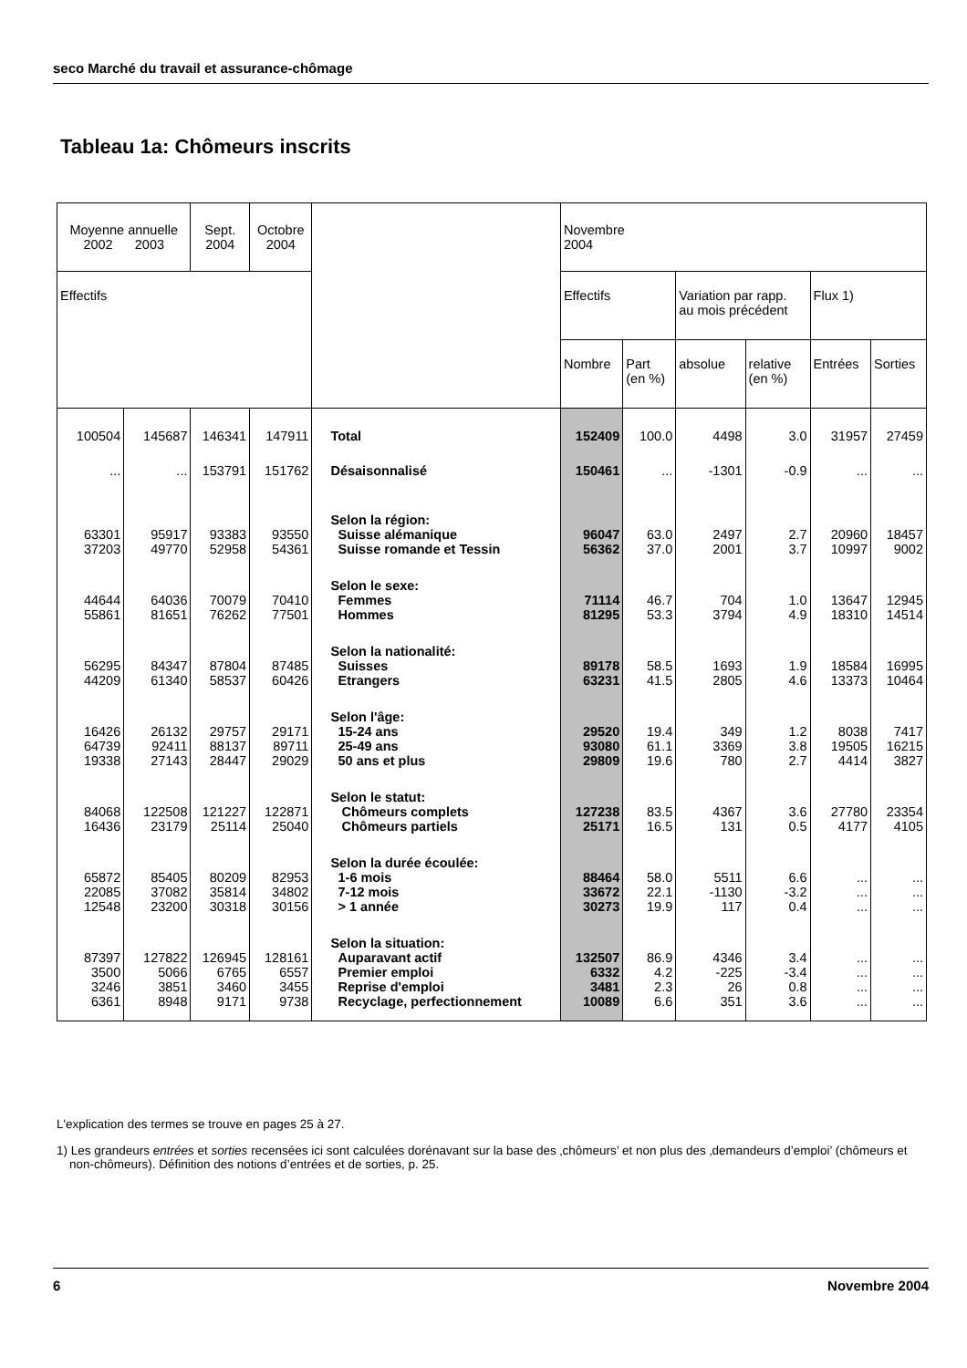seco Marché du travail et assurance-chômage
Tableau 1a: Chômeurs inscrits
| Moyenne annuelle 2002 2003 | | Sept. 2004 | Octobre 2004 | | Novembre 2004 | | | | | |
| --- | --- | --- | --- | --- | --- | --- | --- | --- | --- | --- |
| Effectifs | | | | | Effectifs | | Variation par rapp. au mois précédent | | Flux 1) | |
| | | | | | Nombre | Part (en %) | absolue | relative (en %) | Entrées | Sorties |
| 100504 | 145687 | 146341 | 147911 | Total | 152409 | 100.0 | 4498 | 3.0 | 31957 | 27459 |
| ... | ... | 153791 | 151762 | Désaisonnalisé | 150461 | ... | -1301 | -0.9 | ... | ... |
| | | | | Selon la région: | | | | | | |
| 63301 | 95917 | 93383 | 93550 | Suisse alémanique | 96047 | 63.0 | 2497 | 2.7 | 20960 | 18457 |
| 37203 | 49770 | 52958 | 54361 | Suisse romande et Tessin | 56362 | 37.0 | 2001 | 3.7 | 10997 | 9002 |
| | | | | Selon le sexe: | | | | | | |
| 44644 | 64036 | 70079 | 70410 | Femmes | 71114 | 46.7 | 704 | 1.0 | 13647 | 12945 |
| 55861 | 81651 | 76262 | 77501 | Hommes | 81295 | 53.3 | 3794 | 4.9 | 18310 | 14514 |
| | | | | Selon la nationalité: | | | | | | |
| 56295 | 84347 | 87804 | 87485 | Suisses | 89178 | 58.5 | 1693 | 1.9 | 18584 | 16995 |
| 44209 | 61340 | 58537 | 60426 | Etrangers | 63231 | 41.5 | 2805 | 4.6 | 13373 | 10464 |
| | | | | Selon l'âge: | | | | | | |
| 16426 | 26132 | 29757 | 29171 | 15-24 ans | 29520 | 19.4 | 349 | 1.2 | 8038 | 7417 |
| 64739 | 92411 | 88137 | 89711 | 25-49 ans | 93080 | 61.1 | 3369 | 3.8 | 19505 | 16215 |
| 19338 | 27143 | 28447 | 29029 | 50 ans et plus | 29809 | 19.6 | 780 | 2.7 | 4414 | 3827 |
| | | | | Selon le statut: | | | | | | |
| 84068 | 122508 | 121227 | 122871 | Chômeurs complets | 127238 | 83.5 | 4367 | 3.6 | 27780 | 23354 |
| 16436 | 23179 | 25114 | 25040 | Chômeurs partiels | 25171 | 16.5 | 131 | 0.5 | 4177 | 4105 |
| | | | | Selon la durée écoulée: | | | | | | |
| 65872 | 85405 | 80209 | 82953 | 1-6 mois | 88464 | 58.0 | 5511 | 6.6 | ... | ... |
| 22085 | 37082 | 35814 | 34802 | 7-12 mois | 33672 | 22.1 | -1130 | -3.2 | ... | ... |
| 12548 | 23200 | 30318 | 30156 | > 1 année | 30273 | 19.9 | 117 | 0.4 | ... | ... |
| | | | | Selon la situation: | | | | | | |
| 87397 | 127822 | 126945 | 128161 | Auparavant actif | 132507 | 86.9 | 4346 | 3.4 | ... | ... |
| 3500 | 5066 | 6765 | 6557 | Premier emploi | 6332 | 4.2 | -225 | -3.4 | ... | ... |
| 3246 | 3851 | 3460 | 3455 | Reprise d'emploi | 3481 | 2.3 | 26 | 0.8 | ... | ... |
| 6361 | 8948 | 9171 | 9738 | Recyclage, perfectionnement | 10089 | 6.6 | 351 | 3.6 | ... | ... |
L'explication des termes se trouve en pages 25 à 27.
1) Les grandeurs entrées et sorties recensées ici sont calculées dorénavant sur la base des ‚chômeurs’ et non plus des ‚demandeurs d’emploi’ (chômeurs et non-chômeurs). Définition des notions d’entrées et de sorties, p. 25.
6 Novembre 2004